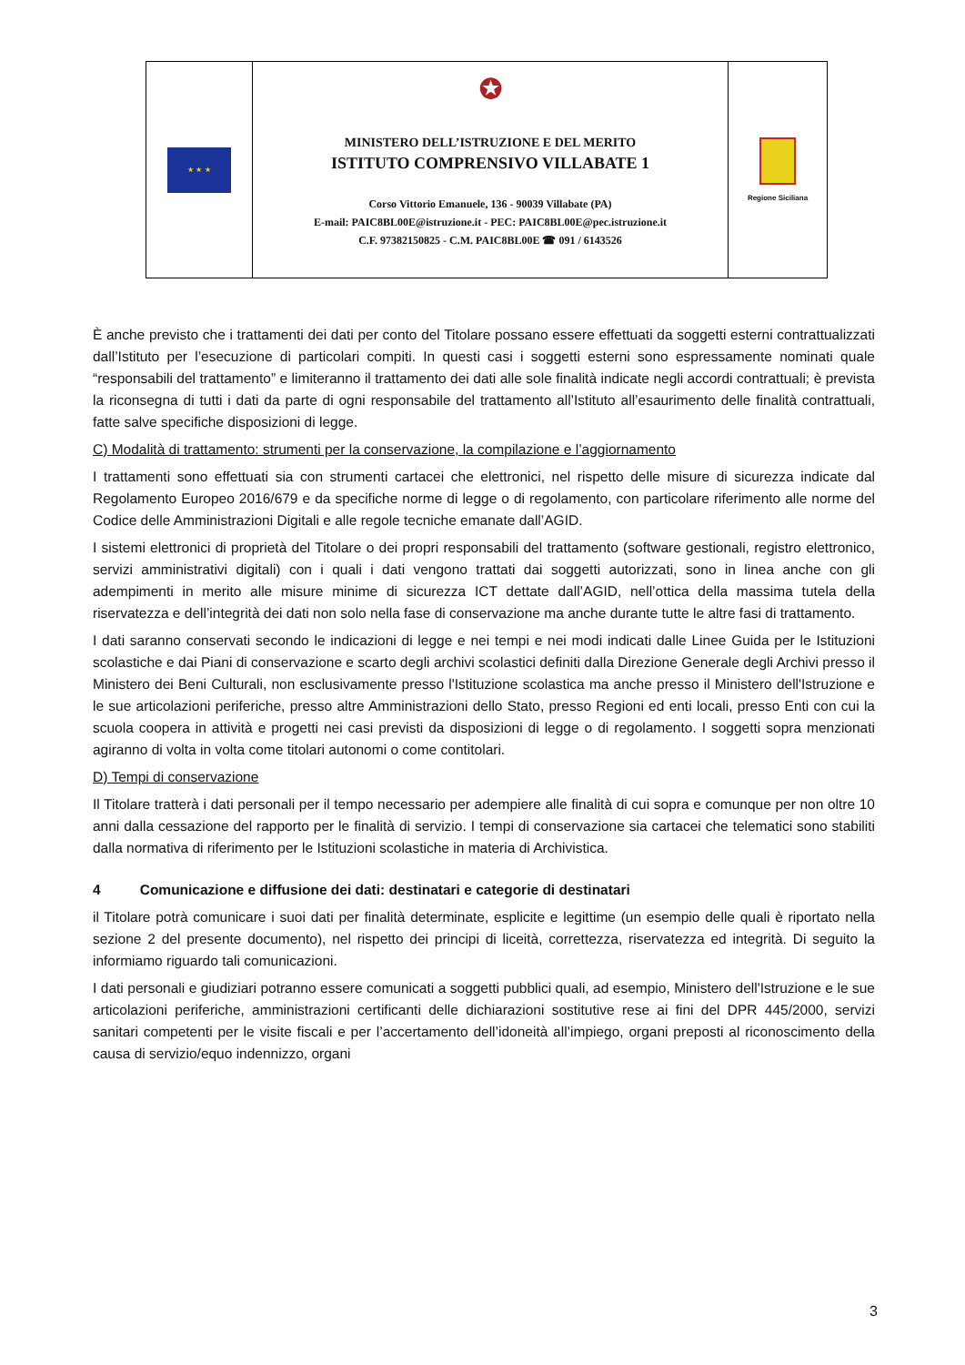★ ★ ★
✪
MINISTERO DELL’ISTRUZIONE E DEL MERITO
ISTITUTO COMPRENSIVO VILLABATE 1
Corso Vittorio Emanuele, 136 - 90039 Villabate (PA)
E-mail: PAIC8BL00E@istruzione.it - PEC: PAIC8BL00E@pec.istruzione.it
C.F. 97382150825 - C.M. PAIC8BL00E ☎ 091 / 6143526
Regione Siciliana
È anche previsto che i trattamenti dei dati per conto del Titolare possano essere effettuati da soggetti esterni contrattualizzati dall’Istituto per l’esecuzione di particolari compiti. In questi casi i soggetti esterni sono espressamente nominati quale “responsabili del trattamento” e limiteranno il trattamento dei dati alle sole finalità indicate negli accordi contrattuali; è prevista la riconsegna di tutti i dati da parte di ogni responsabile del trattamento all’Istituto all’esaurimento delle finalità contrattuali, fatte salve specifiche disposizioni di legge.
C) Modalità di trattamento: strumenti per la conservazione, la compilazione e l’aggiornamento
I trattamenti sono effettuati sia con strumenti cartacei che elettronici, nel rispetto delle misure di sicurezza indicate dal Regolamento Europeo 2016/679 e da specifiche norme di legge o di regolamento, con particolare riferimento alle norme del Codice delle Amministrazioni Digitali e alle regole tecniche emanate dall’AGID.
I sistemi elettronici di proprietà del Titolare o dei propri responsabili del trattamento (software gestionali, registro elettronico, servizi amministrativi digitali) con i quali i dati vengono trattati dai soggetti autorizzati, sono in linea anche con gli adempimenti in merito alle misure minime di sicurezza ICT dettate dall’AGID, nell’ottica della massima tutela della riservatezza e dell’integrità dei dati non solo nella fase di conservazione ma anche durante tutte le altre fasi di trattamento.
I dati saranno conservati secondo le indicazioni di legge e nei tempi e nei modi indicati dalle Linee Guida per le Istituzioni scolastiche e dai Piani di conservazione e scarto degli archivi scolastici definiti dalla Direzione Generale degli Archivi presso il Ministero dei Beni Culturali, non esclusivamente presso l'Istituzione scolastica ma anche presso il Ministero dell'Istruzione e le sue articolazioni periferiche, presso altre Amministrazioni dello Stato, presso Regioni ed enti locali, presso Enti con cui la scuola coopera in attività e progetti nei casi previsti da disposizioni di legge o di regolamento. I soggetti sopra menzionati agiranno di volta in volta come titolari autonomi o come contitolari.
D) Tempi di conservazione
Il Titolare tratterà i dati personali per il tempo necessario per adempiere alle finalità di cui sopra e comunque per non oltre 10 anni dalla cessazione del rapporto per le finalità di servizio. I tempi di conservazione sia cartacei che telematici sono stabiliti dalla normativa di riferimento per le Istituzioni scolastiche in materia di Archivistica.
4 Comunicazione e diffusione dei dati: destinatari e categorie di destinatari
il Titolare potrà comunicare i suoi dati per finalità determinate, esplicite e legittime (un esempio delle quali è riportato nella sezione 2 del presente documento), nel rispetto dei principi di liceità, correttezza, riservatezza ed integrità. Di seguito la informiamo riguardo tali comunicazioni.
I dati personali e giudiziari potranno essere comunicati a soggetti pubblici quali, ad esempio, Ministero dell'Istruzione e le sue articolazioni periferiche, amministrazioni certificanti delle dichiarazioni sostitutive rese ai fini del DPR 445/2000, servizi sanitari competenti per le visite fiscali e per l’accertamento dell’idoneità all’impiego, organi preposti al riconoscimento della causa di servizio/equo indennizzo, organi
3